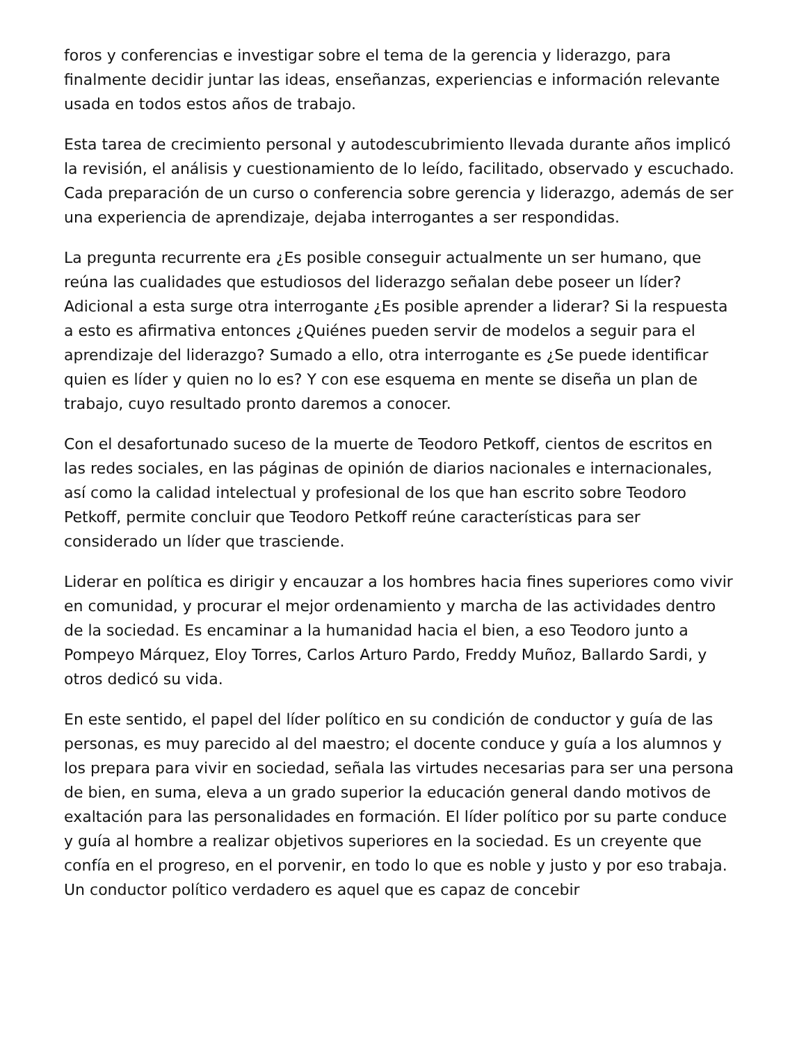foros y conferencias e investigar sobre el tema de la gerencia y liderazgo, para finalmente decidir juntar las ideas, enseñanzas, experiencias e información relevante usada en todos estos años de trabajo.
Esta tarea de crecimiento personal y autodescubrimiento llevada durante años implicó la revisión, el análisis y cuestionamiento de lo leído, facilitado, observado y escuchado. Cada preparación de un curso o conferencia sobre gerencia y liderazgo, además de ser una experiencia de aprendizaje, dejaba interrogantes a ser respondidas.
La pregunta recurrente era ¿Es posible conseguir actualmente un ser humano, que reúna las cualidades que estudiosos del liderazgo señalan debe poseer un líder? Adicional a esta surge otra interrogante ¿Es posible aprender a liderar? Si la respuesta a esto es afirmativa entonces ¿Quiénes pueden servir de modelos a seguir para el aprendizaje del liderazgo? Sumado a ello, otra interrogante es ¿Se puede identificar quien es líder y quien no lo es? Y con ese esquema en mente se diseña un plan de trabajo, cuyo resultado pronto daremos a conocer.
Con el desafortunado suceso de la muerte de Teodoro Petkoff, cientos de escritos en las redes sociales, en las páginas de opinión de diarios nacionales e internacionales, así como la calidad intelectual y profesional de los que han escrito sobre Teodoro Petkoff, permite concluir que Teodoro Petkoff reúne características para ser considerado un líder que trasciende.
Liderar en política es dirigir y encauzar a los hombres hacia fines superiores como vivir en comunidad, y procurar el mejor ordenamiento y marcha de las actividades dentro de la sociedad. Es encaminar a la humanidad hacia el bien, a eso Teodoro junto a Pompeyo Márquez, Eloy Torres, Carlos Arturo Pardo, Freddy Muñoz, Ballardo Sardi, y otros dedicó su vida.
En este sentido, el papel del líder político en su condición de conductor y guía de las personas, es muy parecido al del maestro; el docente conduce y guía a los alumnos y los prepara para vivir en sociedad, señala las virtudes necesarias para ser una persona de bien, en suma, eleva a un grado superior la educación general dando motivos de exaltación para las personalidades en formación. El líder político por su parte conduce y guía al hombre a realizar objetivos superiores en la sociedad. Es un creyente que confía en el progreso, en el porvenir, en todo lo que es noble y justo y por eso trabaja. Un conductor político verdadero es aquel que es capaz de concebir